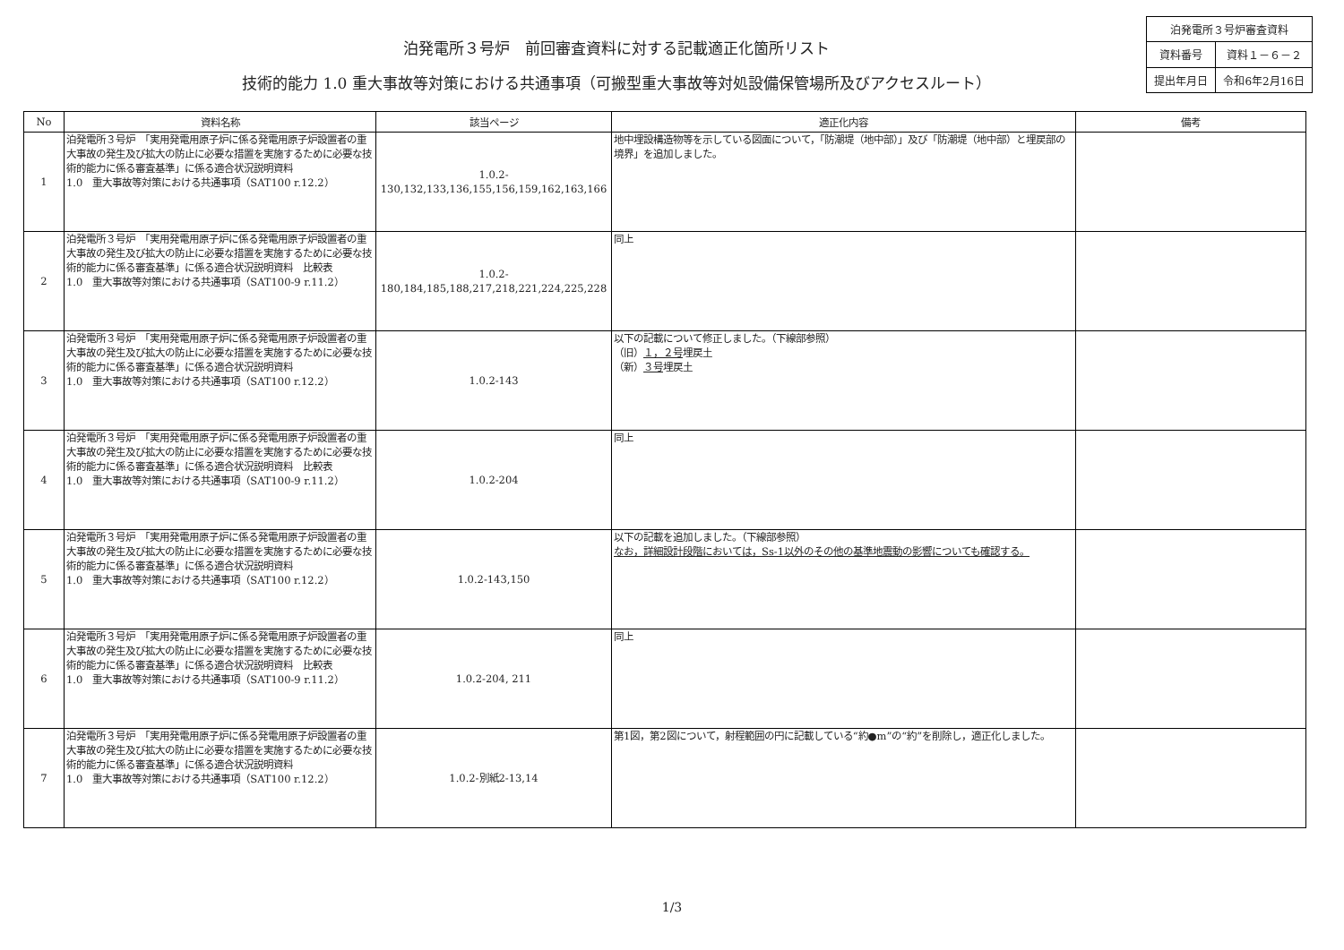泊発電所３号炉　前回審査資料に対する記載適正化箇所リスト
技術的能力 1.0 重大事故等対策における共通事項（可搬型重大事故等対処設備保管場所及びアクセスルート）
| 泊発電所３号炉審査資料 | |
| 資料番号 | 資料１－６－２ |
| 提出年月日 | 令和6年2月16日 |
| No | 資料名称 | 該当ページ | 適正化内容 | 備考 |
| --- | --- | --- | --- | --- |
| 1 | 泊発電所３号炉 「実用発電用原子炉に係る発電用原子炉設置者の重大事故の発生及び拡大の防止に必要な措置を実施するために必要な技術的能力に係る審査基準」に係る適合状況説明資料 1.0 重大事故等対策における共通事項（SAT100 r.12.2） | 1.0.2- 130,132,133,136,155,156,159,162,163,166 | 地中埋設構造物等を示している図面について，「防潮堤（地中部）」及び「防潮堤（地中部）と埋戻部の境界」を追加しました。 | |
| 2 | 泊発電所３号炉 「実用発電用原子炉に係る発電用原子炉設置者の重大事故の発生及び拡大の防止に必要な措置を実施するために必要な技術的能力に係る審査基準」に係る適合状況説明資料 比較表 1.0 重大事故等対策における共通事項（SAT100-9 r.11.2） | 1.0.2- 180,184,185,188,217,218,221,224,225,228 | 同上 | |
| 3 | 泊発電所３号炉 「実用発電用原子炉に係る発電用原子炉設置者の重大事故の発生及び拡大の防止に必要な措置を実施するために必要な技術的能力に係る審査基準」に係る適合状況説明資料 1.0 重大事故等対策における共通事項（SAT100 r.12.2） | 1.0.2-143 | 以下の記載について修正しました。（下線部参照） （旧） １，２号 埋戻土 （新） ３号 埋戻土 | |
| 4 | 泊発電所３号炉 「実用発電用原子炉に係る発電用原子炉設置者の重大事故の発生及び拡大の防止に必要な措置を実施するために必要な技術的能力に係る審査基準」に係る適合状況説明資料 比較表 1.0 重大事故等対策における共通事項（SAT100-9 r.11.2） | 1.0.2-204 | 同上 | |
| 5 | 泊発電所３号炉 「実用発電用原子炉に係る発電用原子炉設置者の重大事故の発生及び拡大の防止に必要な措置を実施するために必要な技術的能力に係る審査基準」に係る適合状況説明資料 1.0 重大事故等対策における共通事項（SAT100 r.12.2） | 1.0.2-143,150 | 以下の記載を追加しました。（下線部参照） なお，詳細設計段階においては，Ss-1以外のその他の基準地震動の影響についても確認する。 | |
| 6 | 泊発電所３号炉 「実用発電用原子炉に係る発電用原子炉設置者の重大事故の発生及び拡大の防止に必要な措置を実施するために必要な技術的能力に係る審査基準」に係る適合状況説明資料 比較表 1.0 重大事故等対策における共通事項（SAT100-9 r.11.2） | 1.0.2-204, 211 | 同上 | |
| 7 | 泊発電所３号炉 「実用発電用原子炉に係る発電用原子炉設置者の重大事故の発生及び拡大の防止に必要な措置を実施するために必要な技術的能力に係る審査基準」に係る適合状況説明資料 1.0 重大事故等対策における共通事項（SAT100 r.12.2） | 1.0.2-別紙2-13,14 | 第1図，第2図について，射程範囲の円に記載している“約●m”の“約”を削除し，適正化しました。 | |
1/3